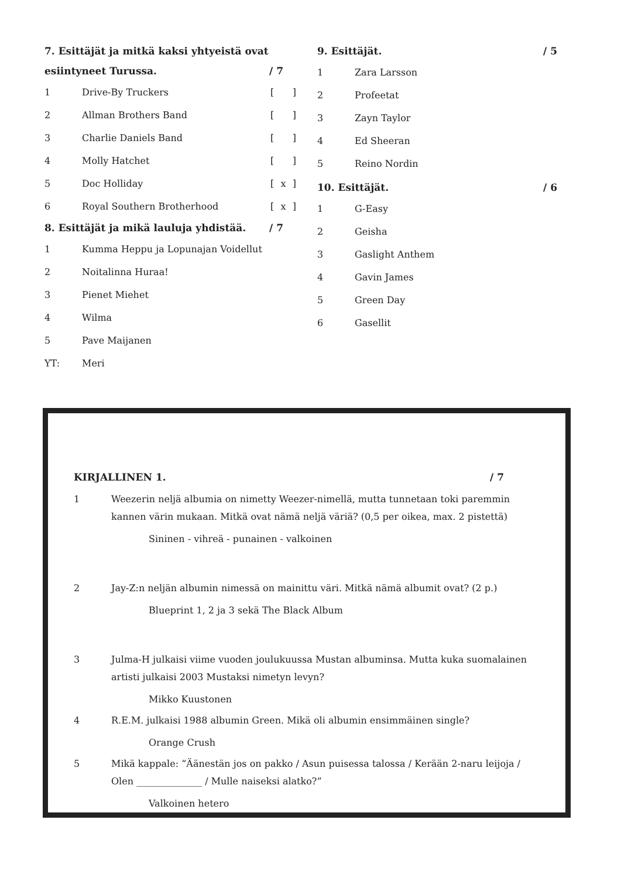7. Esittäjät ja mitkä kaksi yhtyeistä ovat
esiintyneet Turussa. / 7
1 Drive-By Truckers [ ]
2 Allman Brothers Band [ ]
3 Charlie Daniels Band [ ]
4 Molly Hatchet [ ]
5 Doc Holliday [x]
6 Royal Southern Brotherhood [x]
8. Esittäjät ja mikä lauluja yhdistää. / 7
1 Kumma Heppu ja Lopunajan Voidellut
2 Noitalinna Huraa!
3 Pienet Miehet
4 Wilma
5 Pave Maijanen
YT: Meri
9. Esittäjät. / 5
1 Zara Larsson
2 Profeetat
3 Zayn Taylor
4 Ed Sheeran
5 Reino Nordin
10. Esittäjät. / 6
1 G-Easy
2 Geisha
3 Gaslight Anthem
4 Gavin James
5 Green Day
6 Gasellit
KIRJALLINEN 1. / 7
1 Weezerin neljä albumia on nimetty Weezer-nimellä, mutta tunnetaan toki paremmin kannen värin mukaan. Mitkä ovat nämä neljä väriä? (0,5 per oikea, max. 2 pistettä)
Sininen - vihreä - punainen - valkoinen
2 Jay-Z:n neljän albumin nimessä on mainittu väri. Mitkä nämä albumit ovat? (2 p.)
Blueprint 1, 2 ja 3 sekä The Black Album
3 Julma-H julkaisi viime vuoden joulukuussa Mustan albuminsa. Mutta kuka suomalainen artisti julkaisi 2003 Mustaksi nimetyn levyn?
Mikko Kuustonen
4 R.E.M. julkaisi 1988 albumin Green. Mikä oli albumin ensimmäinen single?
Orange Crush
5 Mikä kappale: ”Äänestän jos on pakko / Asun puisessa talossa / Kerään 2-naru leijoja / Olen ______________ / Mulle naiseksi alatko?”
Valkoinen hetero